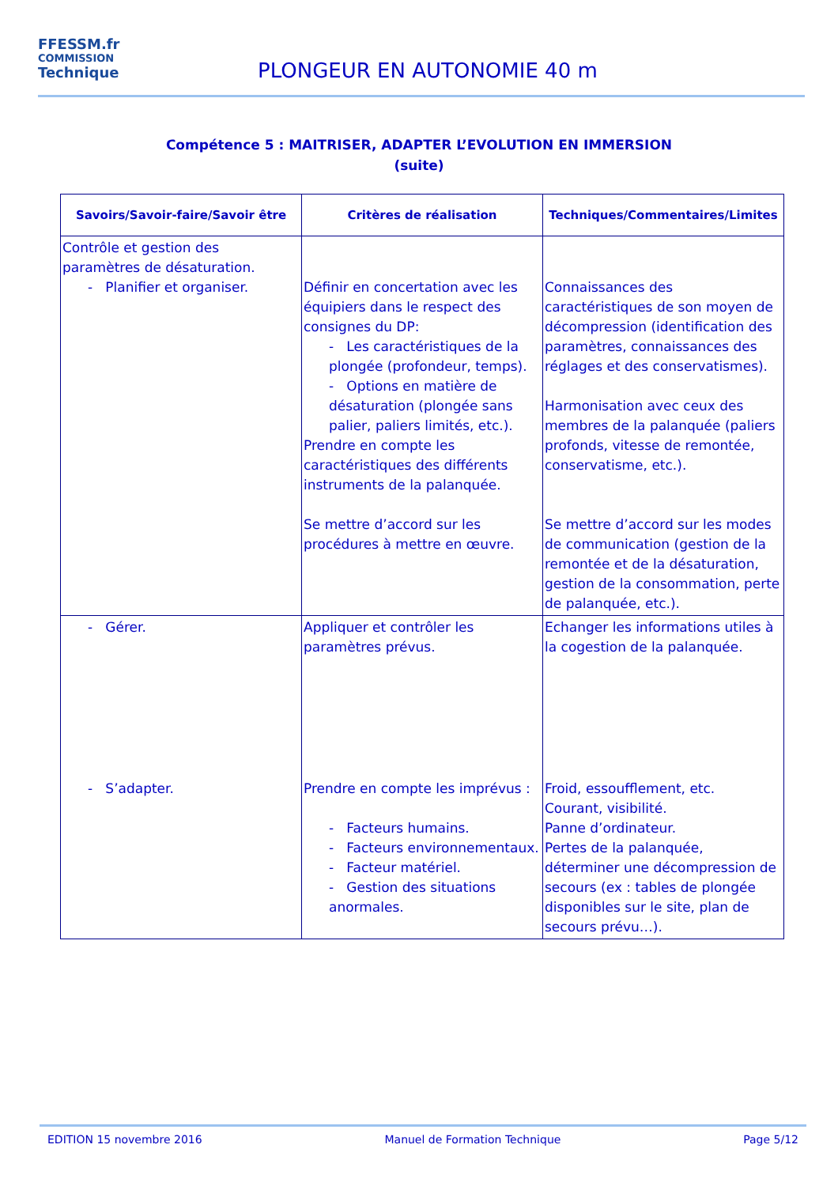FFESSM.fr
COMMISSION
Technique
PLONGEUR EN AUTONOMIE 40 m
Compétence 5 : MAITRISER, ADAPTER L’EVOLUTION EN IMMERSION
(suite)
| Savoirs/Savoir-faire/Savoir être | Critères de réalisation | Techniques/Commentaires/Limites |
| --- | --- | --- |
| Contrôle et gestion des paramètres de désaturation. - Planifier et organiser. | Définir en concertation avec les équipiers dans le respect des consignes du DP: - Les caractéristiques de la plongée (profondeur, temps). - Options en matière de désaturation (plongée sans palier, paliers limités, etc.). Prendre en compte les caractéristiques des différents instruments de la palanquée. Se mettre d’accord sur les procédures à mettre en œuvre. | Connaissances des caractéristiques de son moyen de décompression (identification des paramètres, connaissances des réglages et des conservatismes). Harmonisation avec ceux des membres de la palanquée (paliers profonds, vitesse de remontée, conservatisme, etc.). Se mettre d’accord sur les modes de communication (gestion de la remontée et de la désaturation, gestion de la consommation, perte de palanquée, etc.). |
| - Gérer. | Appliquer et contrôler les paramètres prévus. | Echanger les informations utiles à la cogestion de la palanquée. |
| - S’adapter. | Prendre en compte les imprévus : - Facteurs humains. - Facteurs environnementaux. - Facteur matériel. - Gestion des situations anormales. | Froid, essoufflement, etc. Courant, visibilité. Panne d’ordinateur. Pertes de la palanquée, déterminer une décompression de secours (ex : tables de plongée disponibles sur le site, plan de secours prévu…). |
EDITION 15 novembre 2016 Manuel de Formation Technique Page 5/12